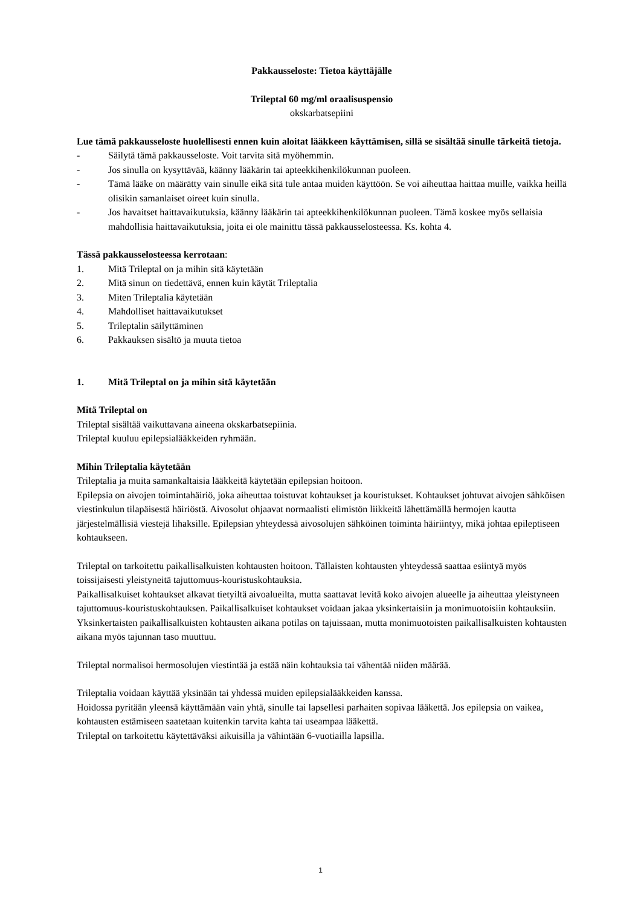Pakkausseloste: Tietoa käyttäjälle
Trileptal 60 mg/ml oraalisuspensio
okskarbatsepiini
Lue tämä pakkausseloste huolellisesti ennen kuin aloitat lääkkeen käyttämisen, sillä se sisältää sinulle tärkeitä tietoja.
- Säilytä tämä pakkausseloste. Voit tarvita sitä myöhemmin.
- Jos sinulla on kysyttävää, käänny lääkärin tai apteekkihenkilökunnan puoleen.
- Tämä lääke on määrätty vain sinulle eikä sitä tule antaa muiden käyttöön. Se voi aiheuttaa haittaa muille, vaikka heillä olisikin samanlaiset oireet kuin sinulla.
- Jos havaitset haittavaikutuksia, käänny lääkärin tai apteekkihenkilökunnan puoleen. Tämä koskee myös sellaisia mahdollisia haittavaikutuksia, joita ei ole mainittu tässä pakkausselosteessa. Ks. kohta 4.
Tässä pakkausselosteessa kerrotaan:
1. Mitä Trileptal on ja mihin sitä käytetään
2. Mitä sinun on tiedettävä, ennen kuin käytät Trileptalia
3. Miten Trileptalia käytetään
4. Mahdolliset haittavaikutukset
5. Trileptalin säilyttäminen
6. Pakkauksen sisältö ja muuta tietoa
1. Mitä Trileptal on ja mihin sitä käytetään
Mitä Trileptal on
Trileptal sisältää vaikuttavana aineena okskarbatsepiinia.
Trileptal kuuluu epilepsialääkkeiden ryhmään.
Mihin Trileptalia käytetään
Trileptalia ja muita samankaltaisia lääkkeitä käytetään epilepsian hoitoon.
Epilepsia on aivojen toimintahäiriö, joka aiheuttaa toistuvat kohtaukset ja kouristukset. Kohtaukset johtuvat aivojen sähköisen viestinkulun tilapäisestä häiriöstä. Aivosolut ohjaavat normaalisti elimistön liikkeitä lähettämällä hermojen kautta järjestelmällisiä viestejä lihaksille. Epilepsian yhteydessä aivosolujen sähköinen toiminta häiriintyy, mikä johtaa epileptiseen kohtaukseen.
Trileptal on tarkoitettu paikallisalkuisten kohtausten hoitoon. Tällaisten kohtausten yhteydessä saattaa esiintyä myös toissijaisesti yleistyneitä tajuttomuus-kouristuskohtauksia.
Paikallisalkuiset kohtaukset alkavat tietyiltä aivoalueilta, mutta saattavat levitä koko aivojen alueelle ja aiheuttaa yleistyneen tajuttomuus-kouristuskohtauksen. Paikallisalkuiset kohtaukset voidaan jakaa yksinkertaisiin ja monimuotoisiin kohtauksiin. Yksinkertaisten paikallisalkuisten kohtausten aikana potilas on tajuissaan, mutta monimuotoisten paikallisalkuisten kohtausten aikana myös tajunnan taso muuttuu.
Trileptal normalisoi hermosolujen viestintää ja estää näin kohtauksia tai vähentää niiden määrää.
Trileptalia voidaan käyttää yksinään tai yhdessä muiden epilepsialääkkeiden kanssa.
Hoidossa pyritään yleensä käyttämään vain yhtä, sinulle tai lapsellesi parhaiten sopivaa lääkettä. Jos epilepsia on vaikea, kohtausten estämiseen saatetaan kuitenkin tarvita kahta tai useampaa lääkettä.
Trileptal on tarkoitettu käytettäväksi aikuisilla ja vähintään 6-vuotiailla lapsilla.
1